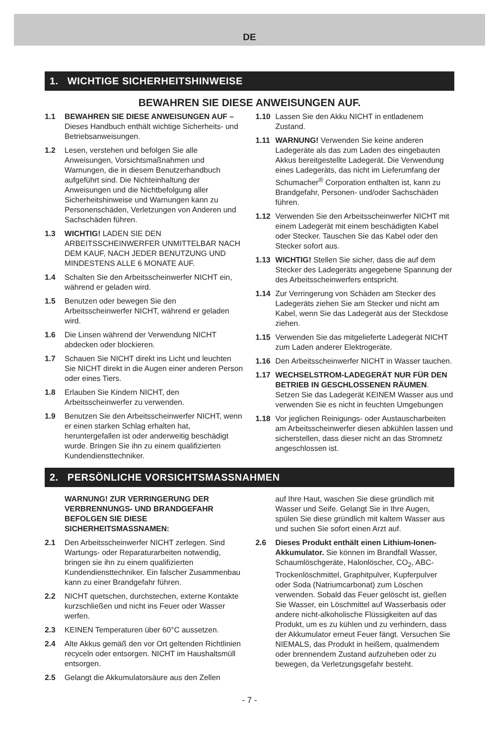DE
1. WICHTIGE SICHERHEITSHINWEISE
BEWAHREN SIE DIESE ANWEISUNGEN AUF.
1.1 BEWAHREN SIE DIESE ANWEISUNGEN AUF – Dieses Handbuch enthält wichtige Sicherheits- und Betriebsanweisungen.
1.2 Lesen, verstehen und befolgen Sie alle Anweisungen, Vorsichtsmaßnahmen und Warnungen, die in diesem Benutzerhandbuch aufgeführt sind. Die Nichteinhaltung der Anweisungen und die Nichtbefolgung aller Sicherheitshinweise und Warnungen kann zu Personenschäden, Verletzungen von Anderen und Sachschäden führen.
1.3 WICHTIG! LADEN SIE DEN ARBEITSSCHEINWERFER UNMITTELBAR NACH DEM KAUF, NACH JEDER BENUTZUNG UND MINDESTENS ALLE 6 MONATE AUF.
1.4 Schalten Sie den Arbeitsscheinwerfer NICHT ein, während er geladen wird.
1.5 Benutzen oder bewegen Sie den Arbeitsscheinwerfer NICHT, während er geladen wird.
1.6 Die Linsen während der Verwendung NICHT abdecken oder blockieren.
1.7 Schauen Sie NICHT direkt ins Licht und leuchten Sie NICHT direkt in die Augen einer anderen Person oder eines Tiers.
1.8 Erlauben Sie Kindern NICHT, den Arbeitsscheinwerfer zu verwenden.
1.9 Benutzen Sie den Arbeitsscheinwerfer NICHT, wenn er einen starken Schlag erhalten hat, heruntergefallen ist oder anderweitig beschädigt wurde. Bringen Sie ihn zu einem qualifizierten Kundendiensttechniker.
1.10 Lassen Sie den Akku NICHT in entladenem Zustand.
1.11 WARNUNG! Verwenden Sie keine anderen Ladegeräte als das zum Laden des eingebauten Akkus bereitgestellte Ladegerät. Die Verwendung eines Ladegeräts, das nicht im Lieferumfang der Schumacher<sup>®</sup> Corporation enthalten ist, kann zu Brandgefahr, Personen- und/oder Sachschäden führen.
1.12 Verwenden Sie den Arbeitsscheinwerfer NICHT mit einem Ladegerät mit einem beschädigten Kabel oder Stecker. Tauschen Sie das Kabel oder den Stecker sofort aus.
1.13 WICHTIG! Stellen Sie sicher, dass die auf dem Stecker des Ladegeräts angegebene Spannung der des Arbeitsscheinwerfers entspricht.
1.14 Zur Verringerung von Schäden am Stecker des Ladegeräts ziehen Sie am Stecker und nicht am Kabel, wenn Sie das Ladegerät aus der Steckdose ziehen.
1.15 Verwenden Sie das mitgelieferte Ladegerät NICHT zum Laden anderer Elektrogeräte.
1.16 Den Arbeitsscheinwerfer NICHT in Wasser tauchen.
1.17 WECHSELSTROM-LADEGERÄT NUR FÜR DEN BETRIEB IN GESCHLOSSENEN RÄUMEN. Setzen Sie das Ladegerät KEINEM Wasser aus und verwenden Sie es nicht in feuchten Umgebungen
1.18 Vor jeglichen Reinigungs- oder Austauscharbeiten am Arbeitsscheinwerfer diesen abkühlen lassen und sicherstellen, dass dieser nicht an das Stromnetz angeschlossen ist.
2. PERSÖNLICHE VORSICHTSMASSNAHMEN
WARNUNG! ZUR VERRINGERUNG DER VERBRENNUNGS- UND BRANDGEFAHR BEFOLGEN SIE DIESE SICHERHEITSMASSNAMEN:
2.1 Den Arbeitsscheinwerfer NICHT zerlegen. Sind Wartungs- oder Reparaturarbeiten notwendig, bringen sie ihn zu einem qualifizierten Kundendiensttechniker. Ein falscher Zusammenbau kann zu einer Brandgefahr führen.
2.2 NICHT quetschen, durchstechen, externe Kontakte kurzschließen und nicht ins Feuer oder Wasser werfen.
2.3 KEINEN Temperaturen über 60°C aussetzen.
2.4 Alte Akkus gemäß den vor Ort geltenden Richtlinien recyceln oder entsorgen. NICHT im Haushaltsmüll entsorgen.
2.5 Gelangt die Akkumulatorsäure aus den Zellen
auf Ihre Haut, waschen Sie diese gründlich mit Wasser und Seife. Gelangt Sie in Ihre Augen, spülen Sie diese gründlich mit kaltem Wasser aus und suchen Sie sofort einen Arzt auf.
2.6 Dieses Produkt enthält einen Lithium-Ionen-Akkumulator. Sie können im Brandfall Wasser, Schaumlöschgeräte, Halonlöscher, CO<sub>2</sub>, ABC-Trockenlöschmittel, Graphitpulver, Kupferpulver oder Soda (Natriumcarbonat) zum Löschen verwenden. Sobald das Feuer gelöscht ist, gießen Sie Wasser, ein Löschmittel auf Wasserbasis oder andere nicht-alkoholische Flüssigkeiten auf das Produkt, um es zu kühlen und zu verhindern, dass der Akkumulator erneut Feuer fängt. Versuchen Sie NIEMALS, das Produkt in heißem, qualmendem oder brennendem Zustand aufzuheben oder zu bewegen, da Verletzungsgefahr besteht.
- 7 -